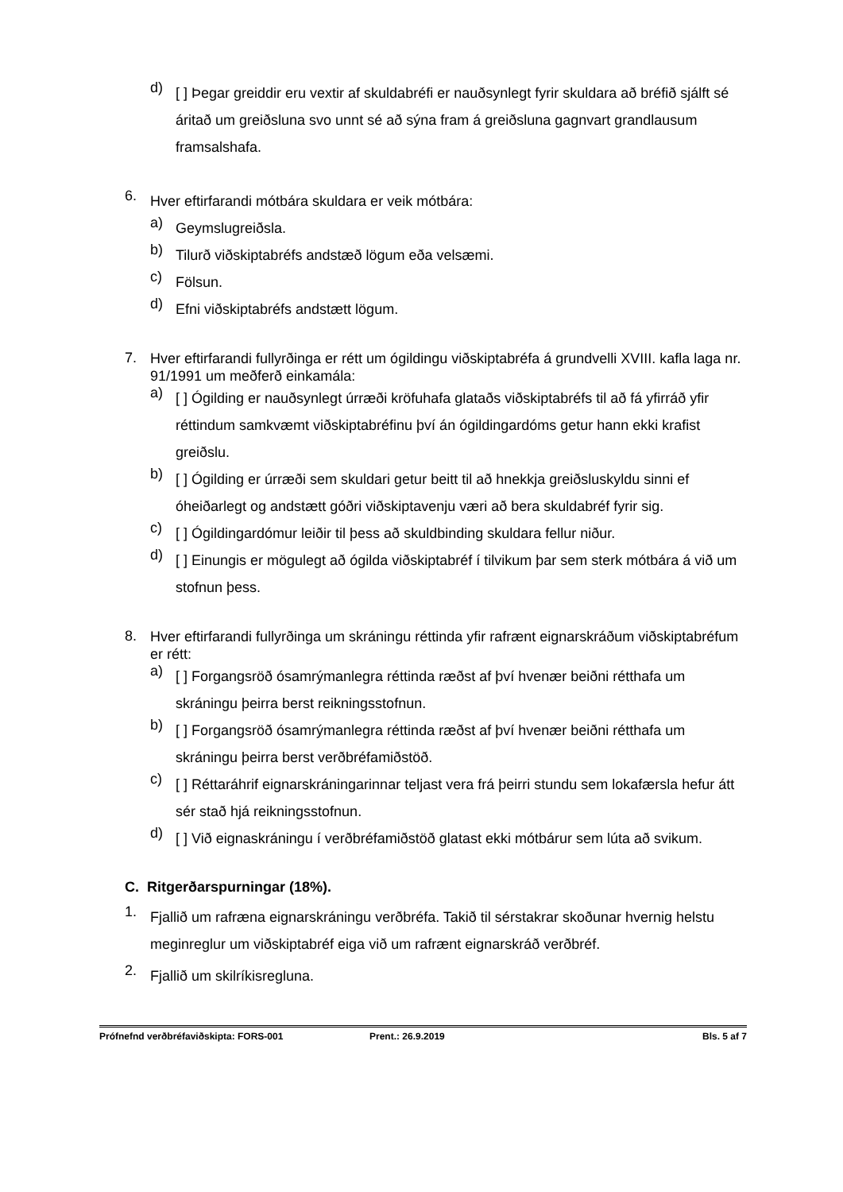d) [ ] Þegar greiddir eru vextir af skuldabréfi er nauðsynlegt fyrir skuldara að bréfið sjálft sé áritað um greiðsluna svo unnt sé að sýna fram á greiðsluna gagnvart grandlausum framsalshafa.
6. Hver eftirfarandi mótbára skuldara er veik mótbára:
a) Geymslugreiðsla.
b) Tilurð viðskiptabréfs andstæð lögum eða velsæmi.
c) Fölsun.
d) Efni viðskiptabréfs andstætt lögum.
7. Hver eftirfarandi fullyrðinga er rétt um ógildingu viðskiptabréfa á grundvelli XVIII. kafla laga nr. 91/1991 um meðferð einkamála:
a) [ ] Ógilding er nauðsynlegt úrræði kröfuhafa glataðs viðskiptabréfs til að fá yfirráð yfir réttindum samkvæmt viðskiptabréfinu því án ógildingardóms getur hann ekki krafist greiðslu.
b) [ ] Ógilding er úrræði sem skuldari getur beitt til að hnekkja greiðsluskyldu sinni ef óheiðarlegt og andstætt góðri viðskiptavenju væri að bera skuldabréf fyrir sig.
c) [ ] Ógildingardómur leiðir til þess að skuldbinding skuldara fellur niður.
d) [ ] Einungis er mögulegt að ógilda viðskiptabréf í tilvikum þar sem sterk mótbára á við um stofnun þess.
8. Hver eftirfarandi fullyrðinga um skráningu réttinda yfir rafrænt eignarskráðum viðskiptabréfum er rétt:
a) [ ] Forgangsröð ósamrýmanlegra réttinda ræðst af því hvenær beiðni rétthafa um skráningu þeirra berst reikningsstofnun.
b) [ ] Forgangsröð ósamrýmanlegra réttinda ræðst af því hvenær beiðni rétthafa um skráningu þeirra berst verðbréfamiðstöð.
c) [ ] Réttaráhrif eignarskráningarinnar teljast vera frá þeirri stundu sem lokafærsla hefur átt sér stað hjá reikningsstofnun.
d) [ ] Við eignaskráningu í verðbréfamiðstöð glatast ekki mótbárur sem lúta að svikum.
C. Ritgerðarspurningar (18%).
1. Fjallið um rafræna eignarskráningu verðbréfa. Takið til sérstakrar skoðunar hvernig helstu meginreglur um viðskiptabréf eiga við um rafrænt eignarskráð verðbréf.
2. Fjallið um skilríkisregluna.
Prófnefnd verðbréfaviðskipta: FORS-001 Prent.: 26.9.2019 Bls. 5 af 7